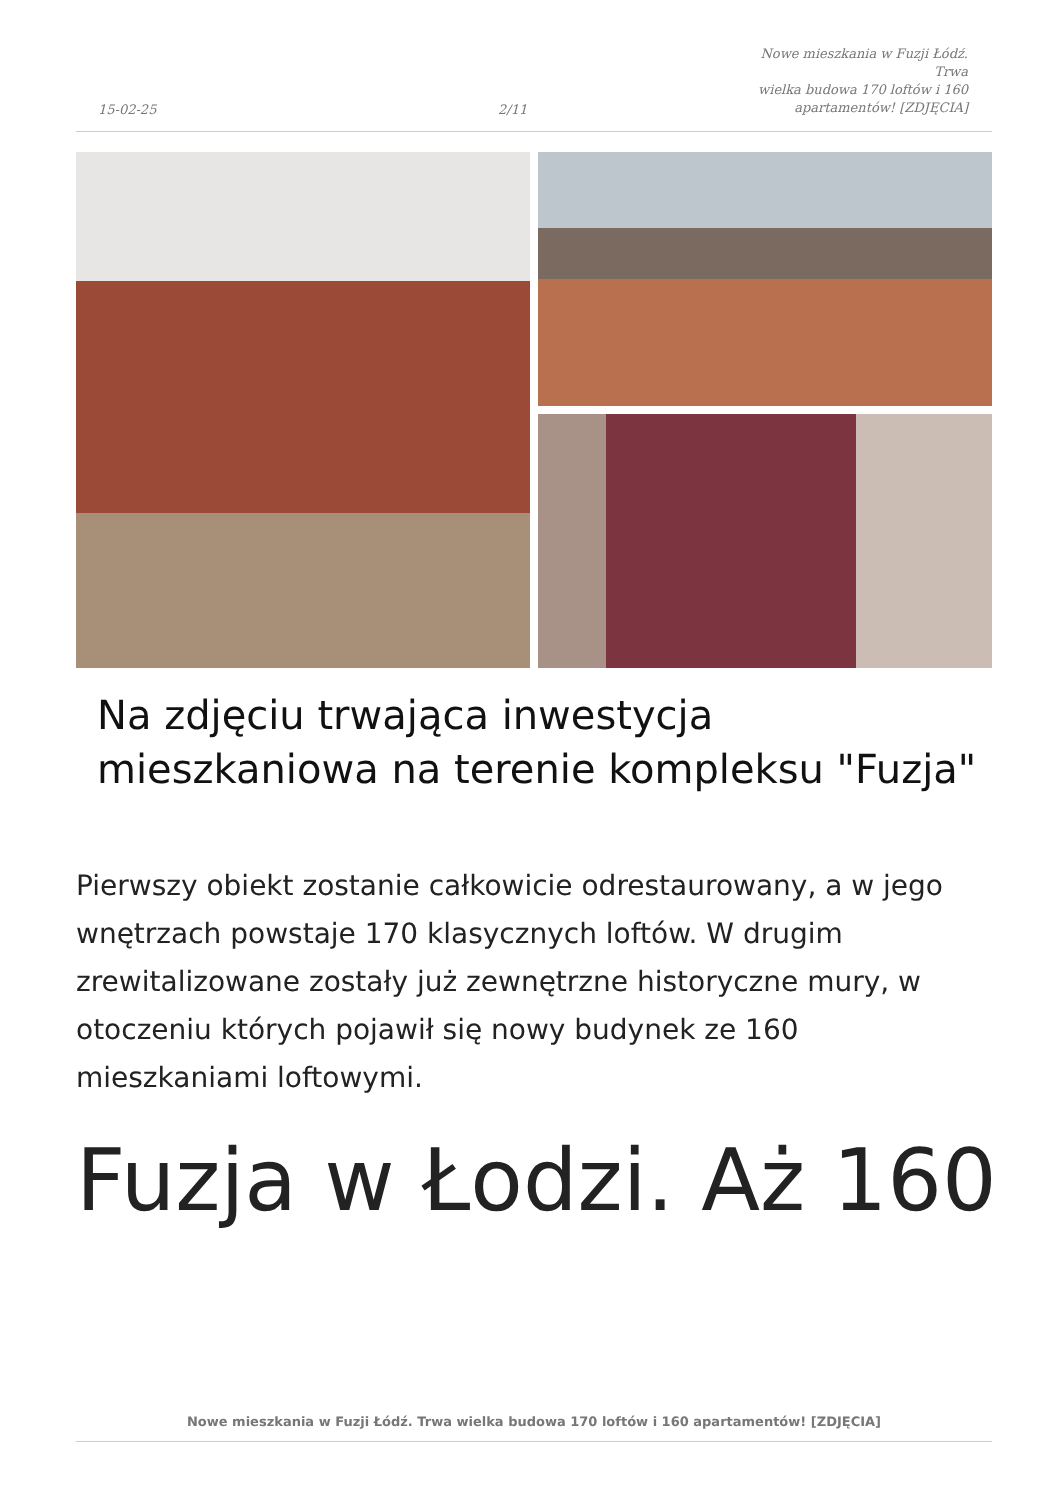15-02-25
2/11
Nowe mieszkania w Fuzji Łódź. Trwa
wielka budowa 170 loftów i 160
apartamentów! [ZDJĘCIA]
Na zdjęciu trwająca inwestycja mieszkaniowa na terenie kompleksu "Fuzja"
Pierwszy obiekt zostanie całkowicie odrestaurowany, a w jego wnętrzach powstaje 170 klasycznych loftów. W drugim zrewitalizowane zostały już zewnętrzne historyczne mury, w otoczeniu których pojawił się nowy budynek ze 160 mieszkaniami loftowymi.
Fuzja w Łodzi. Aż 160
Nowe mieszkania w Fuzji Łódź. Trwa wielka budowa 170 loftów i 160 apartamentów! [ZDJĘCIA]